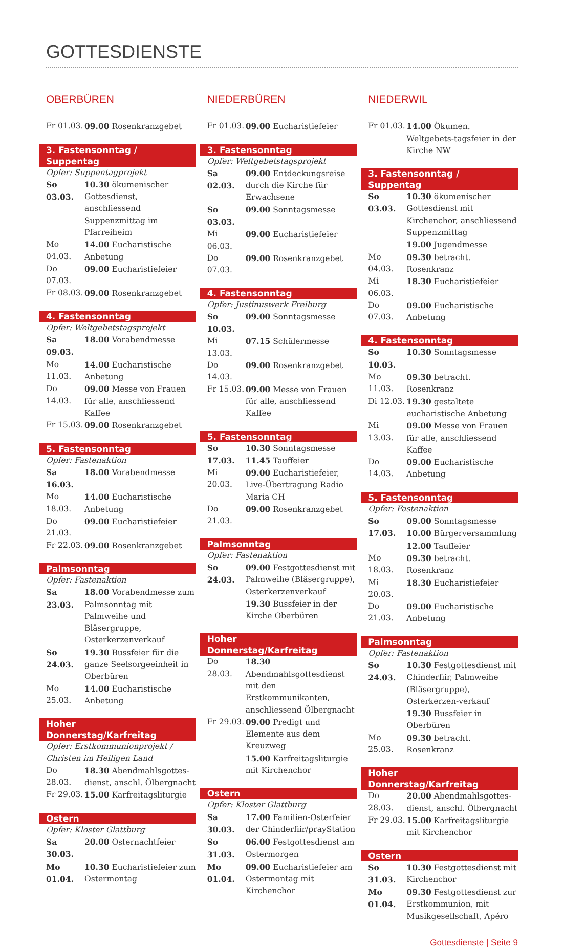GOTTESDIENSTE
OBERBÜREN
Fr 01.03. 09.00 Rosenkranzgebet
3. Fastensonntag / Suppentag
Opfer: Suppentagprojekt
So 03.03. 10.30 ökumenischer Gottesdienst, anschliessend Suppenzmittag im Pfarreiheim
Mo 04.03. 14.00 Eucharistische Anbetung
Do 07.03. 09.00 Eucharistiefeier
Fr 08.03. 09.00 Rosenkranzgebet
4. Fastensonntag
Opfer: Weltgebetstagsprojekt
Sa 09.03. 18.00 Vorabendmesse
Mo 11.03. 14.00 Eucharistische Anbetung
Do 14.03. 09.00 Messe von Frauen für alle, anschliessend Kaffee
Fr 15.03. 09.00 Rosenkranzgebet
5. Fastensonntag
Opfer: Fastenaktion
Sa 16.03. 18.00 Vorabendmesse
Mo 18.03. 14.00 Eucharistische Anbetung
Do 21.03. 09.00 Eucharistiefeier
Fr 22.03. 09.00 Rosenkranzgebet
Palmsonntag
Opfer: Fastenaktion
Sa 23.03. 18.00 Vorabendmesse zum Palmsonntag mit Palmweihe und Bläsergruppe, Osterkerzenverkauf
So 24.03. 19.30 Bussfeier für die ganze Seelsorgeeinheit in Oberbüren
Mo 25.03. 14.00 Eucharistische Anbetung
Hoher Donnerstag/Karfreitag
Opfer: Erstkommunionprojekt / Christen im Heiligen Land
Do 28.03. 18.30 Abendmahlsgottes-dienst, anschl. Ölbergnacht
Fr 29.03. 15.00 Karfreitagsliturgie
Ostern
Opfer: Kloster Glattburg
Sa 30.03. 20.00 Osternachtfeier
Mo 01.04. 10.30 Eucharistiefeier zum Ostermontag
NIEDERBÜREN
Fr 01.03. 09.00 Eucharistiefeier
3. Fastensonntag
Opfer: Weltgebetstagsprojekt
Sa 02.03. 09.00 Entdeckungsreise durch die Kirche für Erwachsene
So 03.03. 09.00 Sonntagsmesse
Mi 06.03. 09.00 Eucharistiefeier
Do 07.03. 09.00 Rosenkranzgebet
4. Fastensonntag
Opfer: Justinuswerk Freiburg
So 10.03. 09.00 Sonntagsmesse
Mi 13.03. 07.15 Schülermesse
Do 14.03. 09.00 Rosenkranzgebet
Fr 15.03. 09.00 Messe von Frauen für alle, anschliessend Kaffee
5. Fastensonntag
So 17.03. 10.30 Sonntagsmesse
11.45 Tauffeier
Mi 20.03. 09.00 Eucharistiefeier, Live-Übertragung Radio Maria CH
Do 21.03. 09.00 Rosenkranzgebet
Palmsonntag
Opfer: Fastenaktion
So 24.03. 09.00 Festgottesdienst mit Palmweihe (Bläsergruppe), Osterkerzenverkauf
19.30 Bussfeier in der Kirche Oberbüren
Hoher Donnerstag/Karfreitag
Do 28.03. 18.30 Abendmahlsgottesdienst mit den Erstkommunikanten, anschliessend Ölbergnacht
Fr 29.03. 09.00 Predigt und Elemente aus dem Kreuzweg
15.00 Karfreitagsliturgie mit Kirchenchor
Ostern
Opfer: Kloster Glattburg
Sa 30.03. 17.00 Familien-Osterfeier der Chinderfiir/prayStation
So 31.03. 06.00 Festgottesdienst am Ostermorgen
Mo 01.04. 09.00 Eucharistiefeier am Ostermontag mit Kirchenchor
NIEDERWIL
Fr 01.03. 14.00 Ökumen. Weltgebets-tagsfeier in der Kirche NW
3. Fastensonntag / Suppentag
So 03.03. 10.30 ökumenischer Gottesdienst mit Kirchenchor, anschliessend Suppenzmittag
19.00 Jugendmesse
Mo 04.03. 09.30 betracht. Rosenkranz
Mi 06.03. 18.30 Eucharistiefeier
Do 07.03. 09.00 Eucharistische Anbetung
4. Fastensonntag
So 10.03. 10.30 Sonntagsmesse
Mo 11.03. 09.30 betracht. Rosenkranz
Di 12.03. 19.30 gestaltete eucharistische Anbetung
Mi 13.03. 09.00 Messe von Frauen für alle, anschliessend Kaffee
Do 14.03. 09.00 Eucharistische Anbetung
5. Fastensonntag
Opfer: Fastenaktion
So 17.03. 09.00 Sonntagsmesse
10.00 Bürgerversammlung
12.00 Tauffeier
Mo 18.03. 09.30 betracht. Rosenkranz
Mi 20.03. 18.30 Eucharistiefeier
Do 21.03. 09.00 Eucharistische Anbetung
Palmsonntag
Opfer: Fastenaktion
So 24.03. 10.30 Festgottesdienst mit Chinderfiir, Palmweihe (Bläsergruppe), Osterkerzen-verkauf
19.30 Bussfeier in Oberbüren
Mo 25.03. 09.30 betracht. Rosenkranz
Hoher Donnerstag/Karfreitag
Do 28.03. 20.00 Abendmahlsgottes-dienst, anschl. Ölbergnacht
Fr 29.03. 15.00 Karfreitagsliturgie mit Kirchenchor
Ostern
So 31.03. 10.30 Festgottesdienst mit Kirchenchor
Mo 01.04. 09.30 Festgottesdienst zur Erstkommunion, mit Musikgesellschaft, Apéro
Gottesdienste | Seite 9